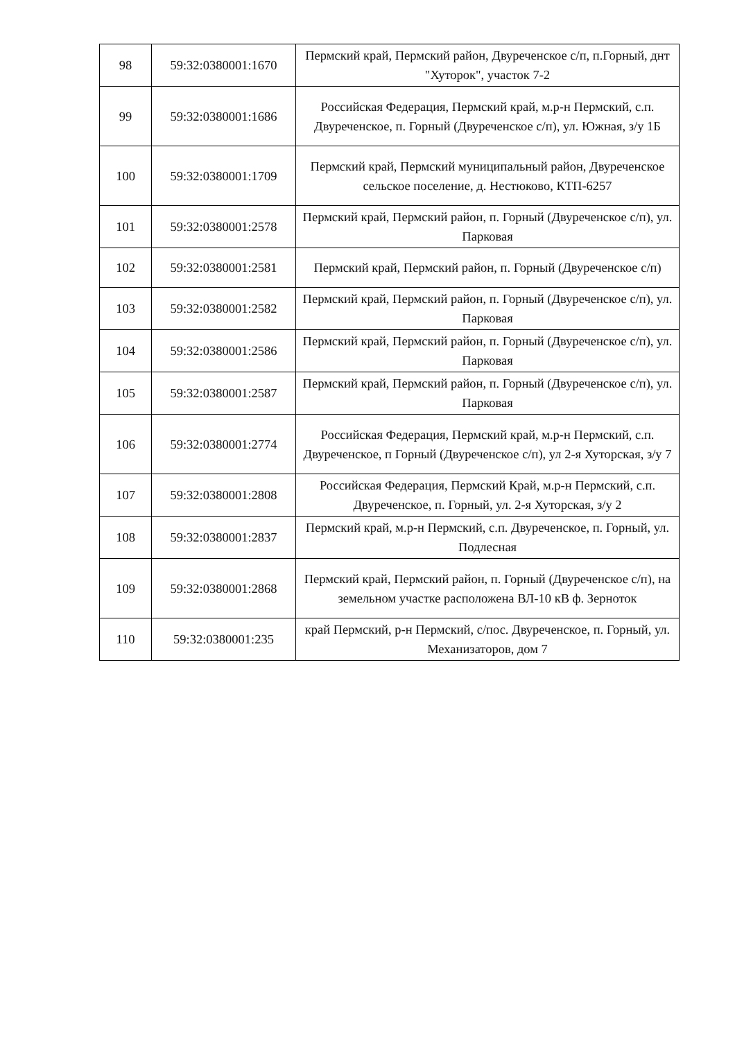| 98 | 59:32:0380001:1670 | Пермский край, Пермский район, Двуреченское с/п, п.Горный, днт "Хуторок", участок 7-2 |
| 99 | 59:32:0380001:1686 | Российская Федерация, Пермский край, м.р-н Пермский, с.п. Двуреченское, п. Горный (Двуреченское с/п), ул. Южная, з/у 1Б |
| 100 | 59:32:0380001:1709 | Пермский край, Пермский муниципальный район, Двуреченское сельское поселение, д. Нестюково, КТП-6257 |
| 101 | 59:32:0380001:2578 | Пермский край, Пермский район, п. Горный (Двуреченское с/п), ул. Парковая |
| 102 | 59:32:0380001:2581 | Пермский край, Пермский район, п. Горный (Двуреченское с/п) |
| 103 | 59:32:0380001:2582 | Пермский край, Пермский район, п. Горный (Двуреченское с/п), ул. Парковая |
| 104 | 59:32:0380001:2586 | Пермский край, Пермский район, п. Горный (Двуреченское с/п), ул. Парковая |
| 105 | 59:32:0380001:2587 | Пермский край, Пермский район, п. Горный (Двуреченское с/п), ул. Парковая |
| 106 | 59:32:0380001:2774 | Российская Федерация, Пермский край, м.р-н Пермский, с.п. Двуреченское, п Горный (Двуреченское с/п), ул 2-я Хуторская, з/у 7 |
| 107 | 59:32:0380001:2808 | Российская Федерация, Пермский Край, м.р-н Пермский, с.п. Двуреченское, п. Горный, ул. 2-я Хуторская, з/у 2 |
| 108 | 59:32:0380001:2837 | Пермский край, м.р-н Пермский, с.п. Двуреченское, п. Горный, ул. Подлесная |
| 109 | 59:32:0380001:2868 | Пермский край, Пермский район, п. Горный (Двуреченское с/п), на земельном участке расположена ВЛ-10 кВ ф. Зерноток |
| 110 | 59:32:0380001:235 | край Пермский, р-н Пермский, с/пос. Двуреченское, п. Горный, ул. Механизаторов, дом 7 |